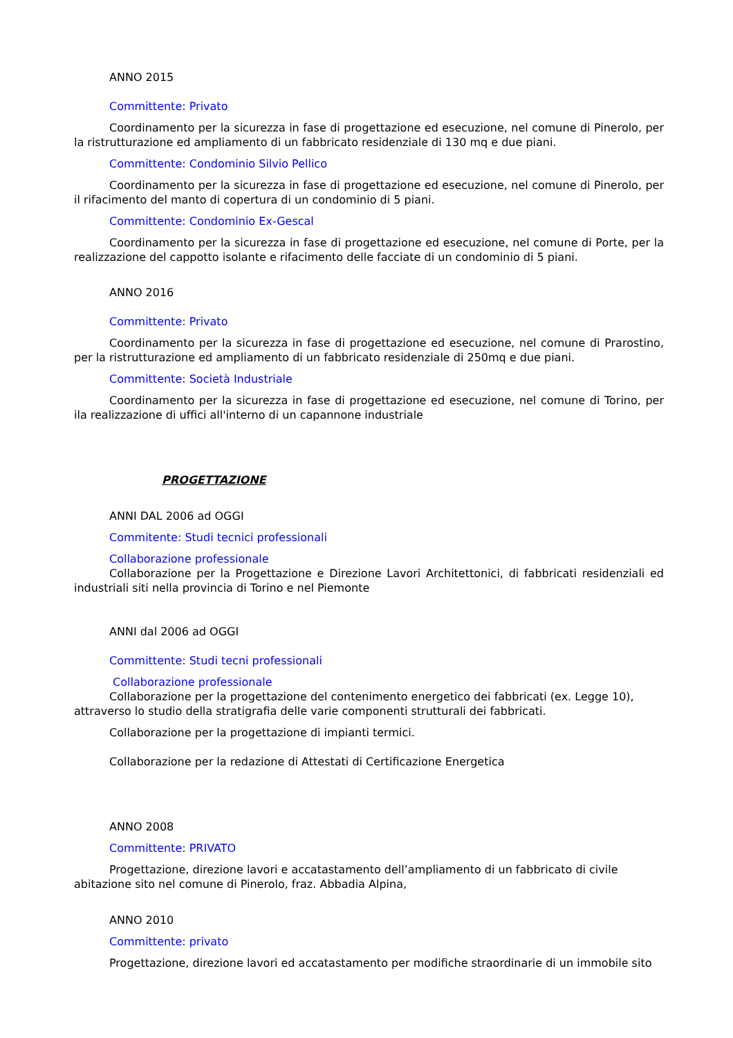ANNO 2015
Committente: Privato
Coordinamento per la sicurezza in fase di progettazione ed esecuzione, nel comune di Pinerolo, per la ristrutturazione ed ampliamento di un fabbricato residenziale di 130 mq e due piani.
Committente: Condominio Silvio Pellico
Coordinamento per la sicurezza in fase di progettazione ed esecuzione, nel comune di Pinerolo, per il rifacimento del manto di copertura di un condominio di 5 piani.
Committente: Condominio Ex-Gescal
Coordinamento per la sicurezza in fase di progettazione ed esecuzione, nel comune di Porte, per la realizzazione del cappotto isolante e rifacimento delle facciate di un condominio di 5 piani.
ANNO 2016
Committente: Privato
Coordinamento per la sicurezza in fase di progettazione ed esecuzione, nel comune di Prarostino, per la ristrutturazione ed ampliamento di un fabbricato residenziale di 250mq e due piani.
Committente: Società Industriale
Coordinamento per la sicurezza in fase di progettazione ed esecuzione, nel comune di Torino, per ila realizzazione di uffici all'interno di un capannone industriale
PROGETTAZIONE
ANNI DAL 2006 ad OGGI
Commitente: Studi tecnici professionali
Collaborazione professionale
Collaborazione per la Progettazione e Direzione Lavori Architettonici, di fabbricati residenziali ed industriali siti nella provincia di Torino e nel Piemonte
ANNI dal 2006 ad OGGI
Committente: Studi tecni professionali
Collaborazione professionale
Collaborazione per la progettazione del contenimento energetico dei fabbricati (ex. Legge 10), attraverso lo studio della stratigrafia delle varie componenti strutturali dei fabbricati.
Collaborazione per la progettazione di impianti termici.
Collaborazione per la redazione di Attestati di Certificazione Energetica
ANNO 2008
Committente: PRIVATO
Progettazione, direzione lavori e accatastamento dell’ampliamento di un fabbricato di civile abitazione sito nel comune di Pinerolo, fraz. Abbadia Alpina,
ANNO 2010
Committente: privato
Progettazione, direzione lavori ed accatastamento per modifiche straordinarie di un immobile sito